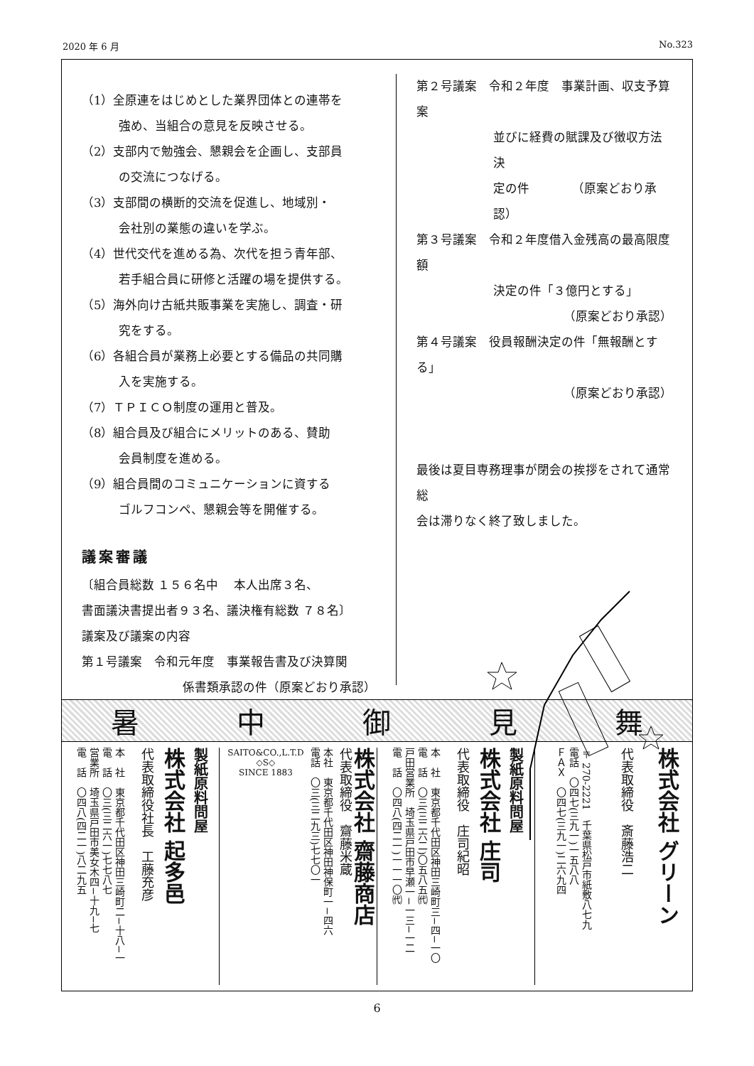2020 年 6 月 No.323
（1）全原連をはじめとした業界団体との連帯を
強め、当組合の意見を反映させる。
（2）支部内で勉強会、懇親会を企画し、支部員
の交流につなげる。
（3）支部間の横断的交流を促進し、地域別・
会社別の業態の違いを学ぶ。
（4）世代交代を進める為、次代を担う青年部、
若手組合員に研修と活躍の場を提供する。
（5）海外向け古紙共販事業を実施し、調査・研
究をする。
（6）各組合員が業務上必要とする備品の共同購
入を実施する。
（7）ＴＰＩＣＯ制度の運用と普及。
（8）組合員及び組合にメリットのある、賛助
会員制度を進める。
（9）組合員間のコミュニケーションに資する
ゴルフコンペ、懇親会等を開催する。
議案審議
〔組合員総数 １５６名中　 本人出席３名、
書面議決書提出者９３名、議決権有総数 ７８名〕
議案及び議案の内容
第１号議案　令和元年度　事業報告書及び決算関
係書類承認の件（原案どおり承認）
第２号議案　令和２年度　事業計画、収支予算案
並びに経費の賦課及び徴収方法決
定の件　　　　（原案どおり承認）
第３号議案　令和２年度借入金残高の最高限度額
決定の件「３億円とする」
（原案どおり承認）
第４号議案　役員報酬決定の件「無報酬とする」
（原案どおり承認）
最後は夏目専務理事が閉会の挨拶をされて通常総
会は滞りなく終了致しました。
暑中御見舞
製紙原料問屋
株式会社 起多邑
代表取締役社長　工藤充彦
本　社　東京都千代田区神田三崎町二−十八−一
電　話　〇三(三二六一)七七八七
営業所　埼玉県戸田市美女木四−十九−七
電　話　〇四八(四二一)八二九五
株式会社 齋藤商店
代表取締役　齋藤米蔵
本社　東京都千代田区神田神保町一−四六
電話　〇三(三二九三)七七〇一
SAITO&CO.,L.T.D
◇S◇
SINCE 1883
製紙原料問屋
株式会社 庄司
代表取締役　庄司紀昭
本　社　東京都千代田区神田三崎町三−四−一〇
電　話　〇三(三二六二)〇五八五㈹
戸田営業所　埼玉県戸田市早瀬一−一三−一二
電　話　〇四八(四二一)一一一〇㈹
株式会社 グリーン
代表取締役　斎藤浩二
〒270-2221　千葉県松戸市紙敷八七九
電話　〇四七(三九一)一五八八
ＦＡＸ　〇四七(三九一)二六九四
6